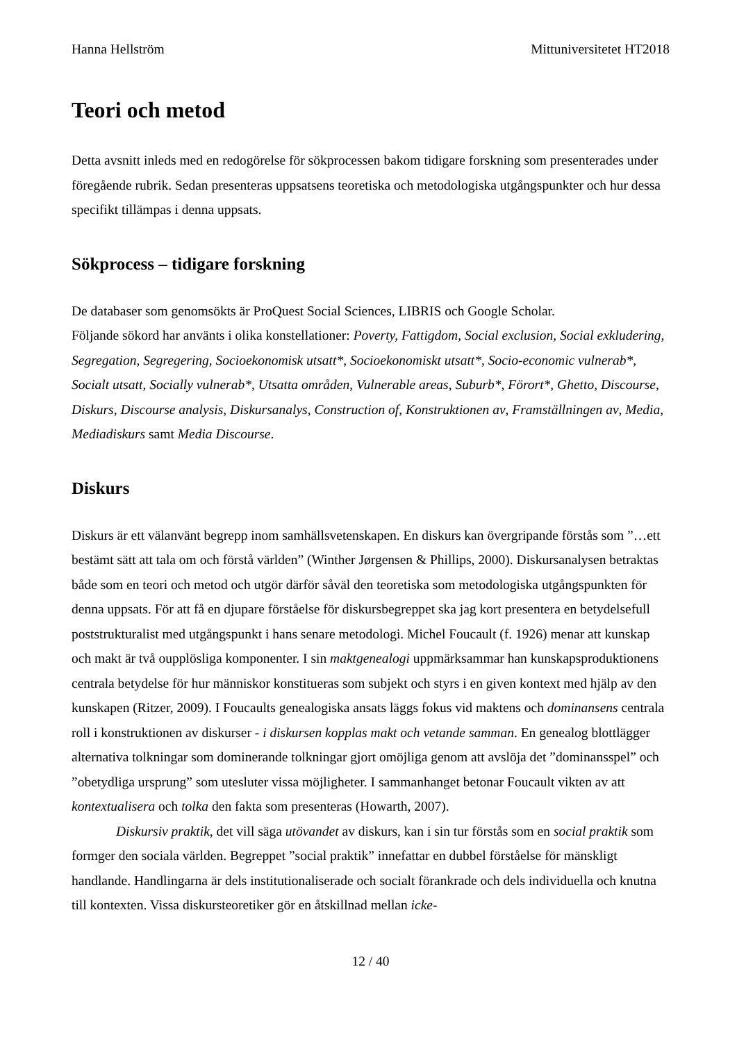Hanna Hellström Mittuniversitetet HT2018
Teori och metod
Detta avsnitt inleds med en redogörelse för sökprocessen bakom tidigare forskning som presenterades under föregående rubrik. Sedan presenteras uppsatsens teoretiska och metodologiska utgångspunkter och hur dessa specifikt tillämpas i denna uppsats.
Sökprocess – tidigare forskning
De databaser som genomsökts är ProQuest Social Sciences, LIBRIS och Google Scholar.
Följande sökord har använts i olika konstellationer: Poverty, Fattigdom, Social exclusion, Social exkludering, Segregation, Segregering, Socioekonomisk utsatt*, Socioekonomiskt utsatt*, Socio-economic vulnerab*, Socialt utsatt, Socially vulnerab*, Utsatta områden, Vulnerable areas, Suburb*, Förort*, Ghetto, Discourse, Diskurs, Discourse analysis, Diskursanalys, Construction of, Konstruktionen av, Framställningen av, Media, Mediadiskurs samt Media Discourse.
Diskurs
Diskurs är ett välanvänt begrepp inom samhällsvetenskapen. En diskurs kan övergripande förstås som ”…ett bestämt sätt att tala om och förstå världen” (Winther Jørgensen & Phillips, 2000). Diskursanalysen betraktas både som en teori och metod och utgör därför såväl den teoretiska som metodologiska utgångspunkten för denna uppsats. För att få en djupare förståelse för diskursbegreppet ska jag kort presentera en betydelsefull poststrukturalist med utgångspunkt i hans senare metodologi. Michel Foucault (f. 1926) menar att kunskap och makt är två oupplösliga komponenter. I sin maktgenealogi uppmärksammar han kunskapsproduktionens centrala betydelse för hur människor konstitueras som subjekt och styrs i en given kontext med hjälp av den kunskapen (Ritzer, 2009). I Foucaults genealogiska ansats läggs fokus vid maktens och dominansens centrala roll i konstruktionen av diskurser - i diskursen kopplas makt och vetande samman. En genealog blottlägger alternativa tolkningar som dominerande tolkningar gjort omöjliga genom att avslöja det ”dominansspel” och ”obetydliga ursprung” som utesluter vissa möjligheter. I sammanhanget betonar Foucault vikten av att kontextualisera och tolka den fakta som presenteras (Howarth, 2007).
Diskursiv praktik, det vill säga utövandet av diskurs, kan i sin tur förstås som en social praktik som formger den sociala världen. Begreppet ”social praktik” innefattar en dubbel förståelse för mänskligt handlande. Handlingarna är dels institutionaliserade och socialt förankrade och dels individuella och knutna till kontexten. Vissa diskursteoretiker gör en åtskillnad mellan icke-
12 / 40